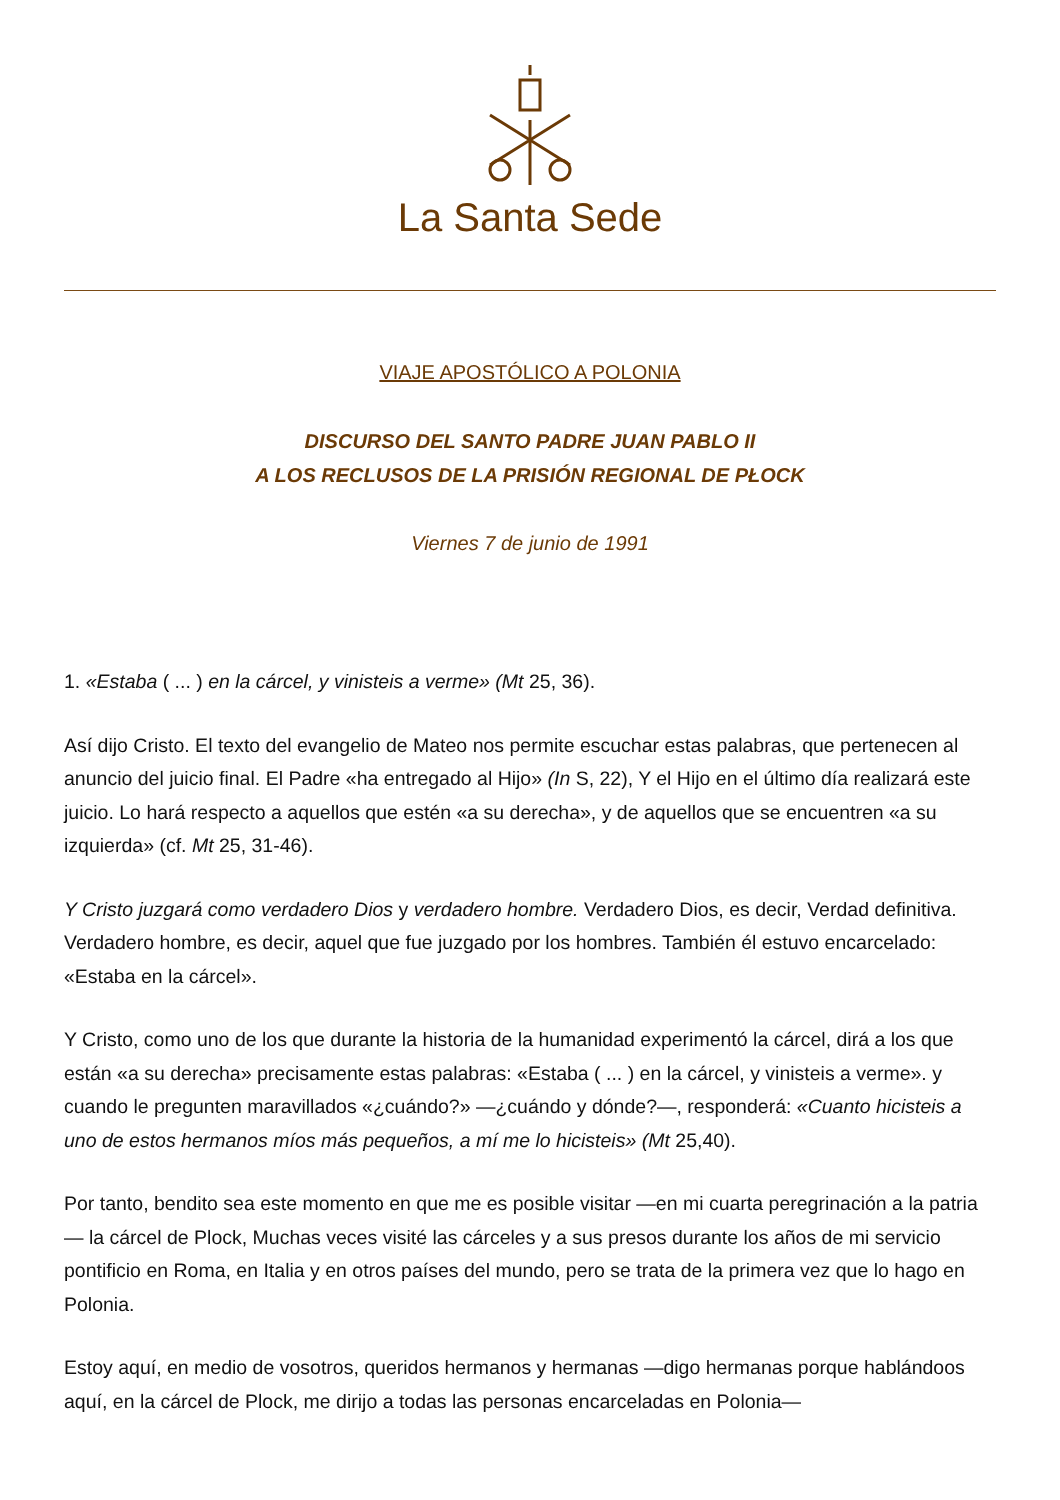La Santa Sede
VIAJE APOSTÓLICO A POLONIA
DISCURSO DEL SANTO PADRE JUAN PABLO II
A LOS RECLUSOS DE LA PRISIÓN REGIONAL DE PŁOCK
Viernes 7 de junio de 1991
1. «Estaba ( ... ) en la cárcel, y vinisteis a verme» (Mt 25, 36).
Así dijo Cristo. El texto del evangelio de Mateo nos permite escuchar estas palabras, que pertenecen al anuncio del juicio final. El Padre «ha entregado al Hijo» (In S, 22), Y el Hijo en el último día realizará este juicio. Lo hará respecto a aquellos que estén «a su derecha», y de aquellos que se encuentren «a su izquierda» (cf. Mt 25, 31-46).
Y Cristo juzgará como verdadero Dios y verdadero hombre. Verdadero Dios, es decir, Verdad definitiva. Verdadero hombre, es decir, aquel que fue juzgado por los hombres. También él estuvo encarcelado: «Estaba en la cárcel».
Y Cristo, como uno de los que durante la historia de la humanidad experimentó la cárcel, dirá a los que están «a su derecha» precisamente estas palabras: «Estaba ( ... ) en la cárcel, y vinisteis a verme». y cuando le pregunten maravillados «¿cuándo?» —¿cuándo y dónde?—, responderá: «Cuanto hicisteis a uno de estos hermanos míos más pequeños, a mí me lo hicisteis» (Mt 25,40).
Por tanto, bendito sea este momento en que me es posible visitar —en mi cuarta peregrinación a la patria— la cárcel de Plock, Muchas veces visité las cárceles y a sus presos durante los años de mi servicio pontificio en Roma, en Italia y en otros países del mundo, pero se trata de la primera vez que lo hago en Polonia.
Estoy aquí, en medio de vosotros, queridos hermanos y hermanas —digo hermanas porque hablándoos aquí, en la cárcel de Plock, me dirijo a todas las personas encarceladas en Polonia—